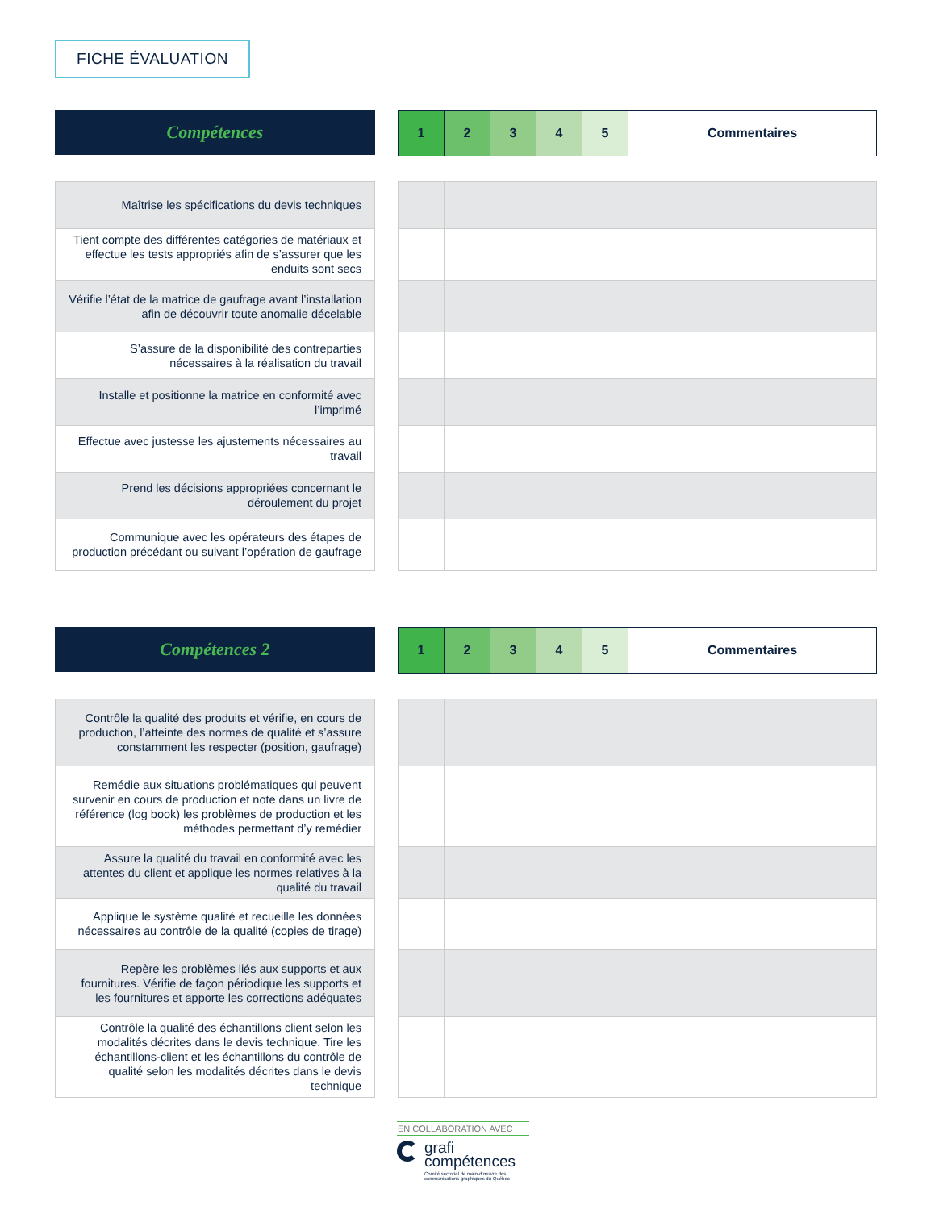FICHE ÉVALUATION
Compétences
| 1 | 2 | 3 | 4 | 5 | Commentaires |
| Maîtrise les spécifications du devis techniques |
| Tient compte des différentes catégories de matériaux et effectue les tests appropriés afin de s’assurer que les enduits sont secs |
| Vérifie l’état de la matrice de gaufrage avant l’installation afin de découvrir toute anomalie décelable |
| S’assure de la disponibilité des contreparties nécessaires à la réalisation du travail |
| Installe et positionne la matrice en conformité avec l’imprimé |
| Effectue avec justesse les ajustements nécessaires au travail |
| Prend les décisions appropriées concernant le déroulement du projet |
| Communique avec les opérateurs des étapes de production précédant ou suivant l’opération de gaufrage |
Compétences 2
| 1 | 2 | 3 | 4 | 5 | Commentaires |
| Contrôle la qualité des produits et vérifie, en cours de production, l’atteinte des normes de qualité et s’assure constamment les respecter (position, gaufrage) |
| Remédie aux situations problématiques qui peuvent survenir en cours de production et note dans un livre de référence (log book) les problèmes de production et les méthodes permettant d’y remédier |
| Assure la qualité du travail en conformité avec les attentes du client et applique les normes relatives à la qualité du travail |
| Applique le système qualité et recueille les données nécessaires au contrôle de la qualité (copies de tirage) |
| Repère les problèmes liés aux supports et aux fournitures. Vérifie de façon périodique les supports et les fournitures et apporte les corrections adéquates |
| Contrôle la qualité des échantillons client selon les modalités décrites dans le devis technique. Tire les échantillons-client et les échantillons du contrôle de qualité selon les modalités décrites dans le devis technique |
EN COLLABORATION AVEC
grafi
compétences
Comité sectoriel de main-d’œuvre des
communications graphiques du Québec